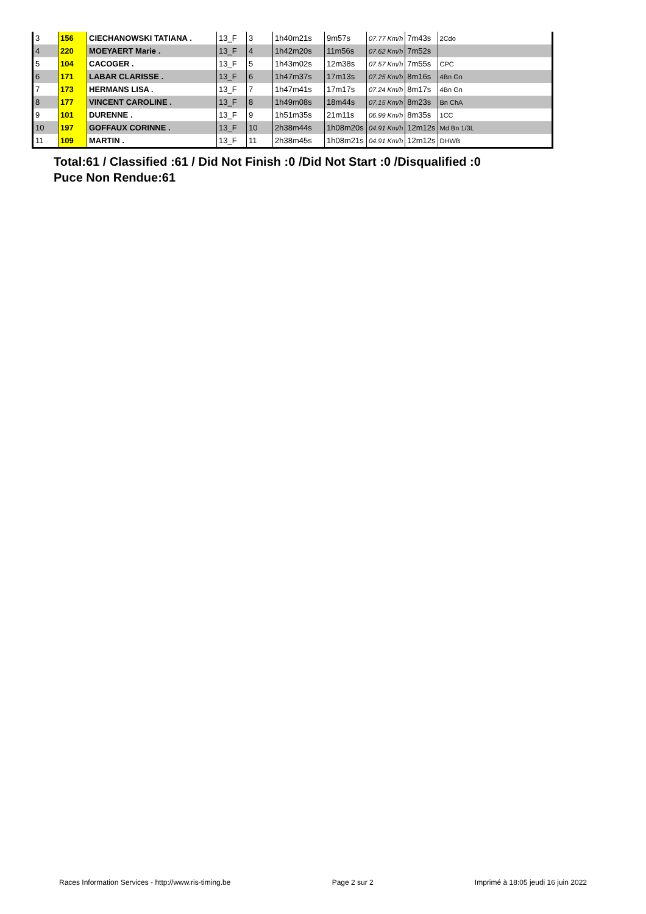| 3 | 156 | CIECHANOWSKI TATIANA . | 13_F | 3 | 1h40m21s | 9m57s | 07.77 Km/h | 7m43s | 2Cdo |
| 4 | 220 | MOEYAERT Marie . | 13_F | 4 | 1h42m20s | 11m56s | 07.62 Km/h | 7m52s | |
| 5 | 104 | CACOGER . | 13_F | 5 | 1h43m02s | 12m38s | 07.57 Km/h | 7m55s | CPC |
| 6 | 171 | LABAR CLARISSE . | 13_F | 6 | 1h47m37s | 17m13s | 07.25 Km/h | 8m16s | 4Bn Gn |
| 7 | 173 | HERMANS LISA . | 13_F | 7 | 1h47m41s | 17m17s | 07.24 Km/h | 8m17s | 4Bn Gn |
| 8 | 177 | VINCENT CAROLINE . | 13_F | 8 | 1h49m08s | 18m44s | 07.15 Km/h | 8m23s | Bn ChA |
| 9 | 101 | DURENNE . | 13_F | 9 | 1h51m35s | 21m11s | 06.99 Km/h | 8m35s | 1CC |
| 10 | 197 | GOFFAUX CORINNE . | 13_F | 10 | 2h38m44s | 1h08m20s | 04.91 Km/h | 12m12s | Md Bn 1/3L |
| 11 | 109 | MARTIN . | 13_F | 11 | 2h38m45s | 1h08m21s | 04.91 Km/h | 12m12s | DHWB |
Total:61 / Classified :61 / Did Not Finish :0 /Did Not Start :0 /Disqualified :0
Puce Non Rendue:61
Races Information Services - http://www.ris-timing.be Page 2 sur 2 Imprimé à 18:05 jeudi 16 juin 2022